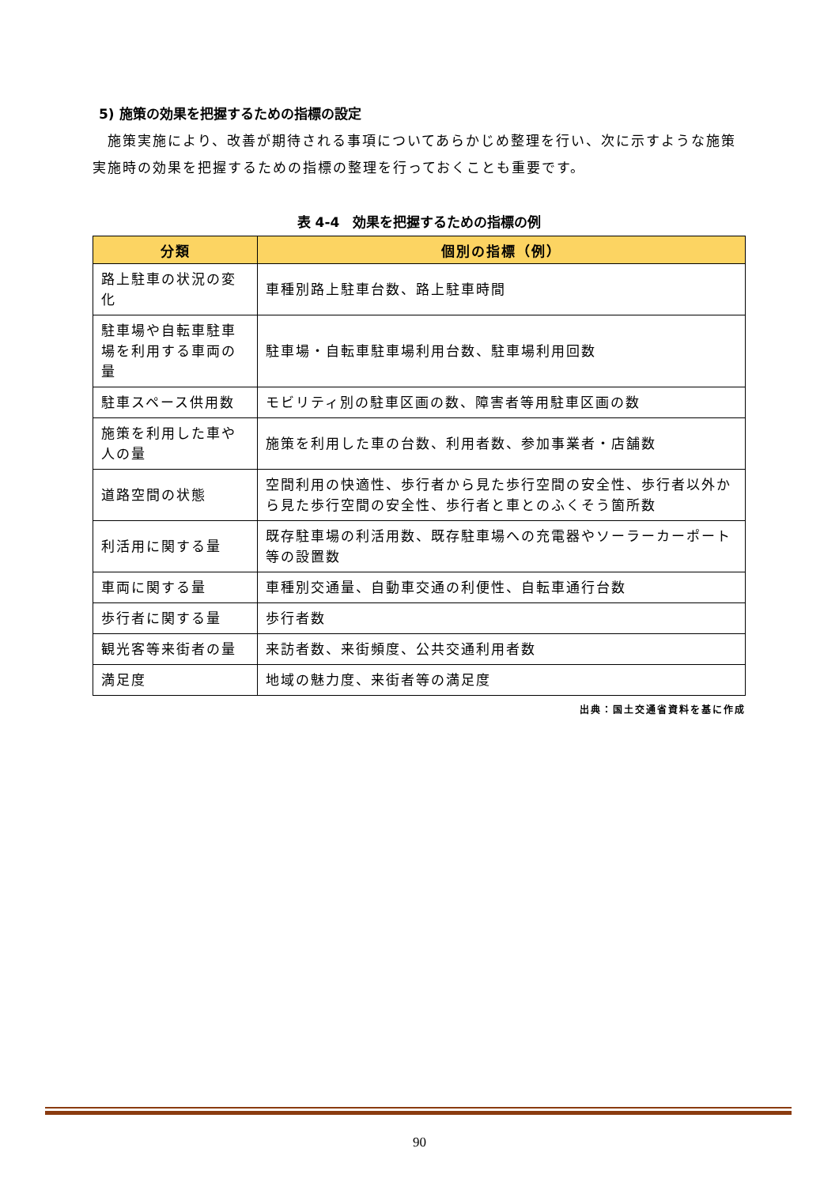5) 施策の効果を把握するための指標の設定
　施策実施により、改善が期待される事項についてあらかじめ整理を行い、次に示すような施策実施時の効果を把握するための指標の整理を行っておくことも重要です。
表 4-4　効果を把握するための指標の例
| 分類 | 個別の指標（例） |
| --- | --- |
| 路上駐車の状況の変化 | 車種別路上駐車台数、路上駐車時間 |
| 駐車場や自転車駐車場を利用する車両の量 | 駐車場・自転車駐車場利用台数、駐車場利用回数 |
| 駐車スペース供用数 | モビリティ別の駐車区画の数、障害者等用駐車区画の数 |
| 施策を利用した車や人の量 | 施策を利用した車の台数、利用者数、参加事業者・店舗数 |
| 道路空間の状態 | 空間利用の快適性、歩行者から見た歩行空間の安全性、歩行者以外から見た歩行空間の安全性、歩行者と車とのふくそう箇所数 |
| 利活用に関する量 | 既存駐車場の利活用数、既存駐車場への充電器やソーラーカーポート等の設置数 |
| 車両に関する量 | 車種別交通量、自動車交通の利便性、自転車通行台数 |
| 歩行者に関する量 | 歩行者数 |
| 観光客等来街者の量 | 来訪者数、来街頻度、公共交通利用者数 |
| 満足度 | 地域の魅力度、来街者等の満足度 |
出典：国土交通省資料を基に作成
90